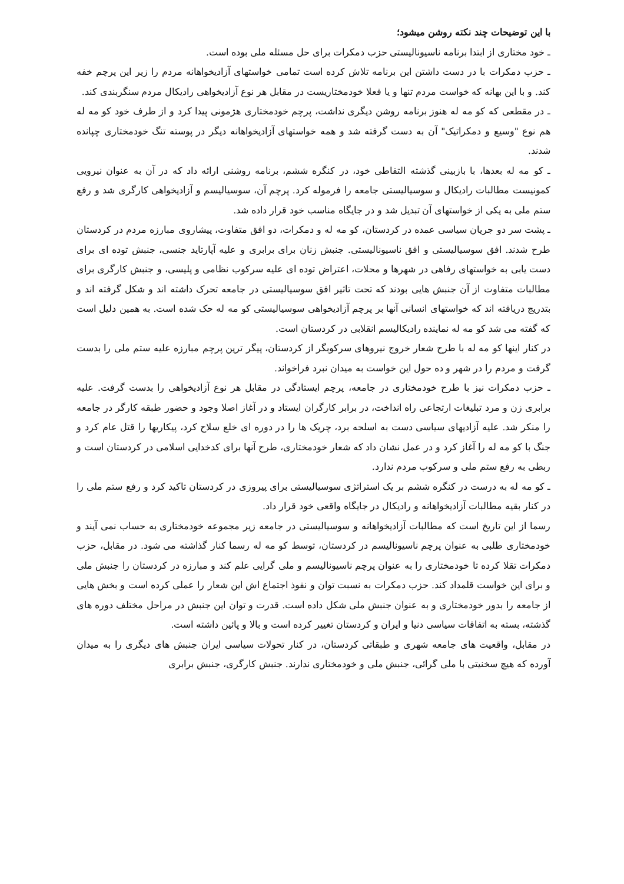با این توضیحات چند نکته روشن میشود؛
ـ خود مختاری از ابتدا برنامه ناسیونالیستی حزب دمکرات برای حل مسئله ملی بوده است.
ـ حزب دمکرات با در دست داشتن این برنامه تلاش کرده است تمامی خواستهای آزادیخواهانه مردم را زیر این پرچم خفه کند. و با این بهانه که خواست مردم تنها و یا فعلا خودمختاریست در مقابل هر نوع آزادیخواهی رادیکال مردم سنگربندی کند.
ـ در مقطعی که کو مه له هنوز برنامه روشن دیگری نداشت، پرچم خودمختاری هژمونی پیدا کرد و از طرف خود کو مه له هم نوع "وسیع و دمکراتیک" آن به دست گرفته شد و همه خواستهای آزادیخواهانه دیگر در پوسته تنگ خودمختاری چپانده شدند.
ـ کو مه له بعدها، با بازبینی گذشته التقاطی خود، در کنگره ششم، برنامه روشنی ارائه داد که در آن به عنوان نیرویی کمونیست مطالبات رادیکال و سوسیالیستی جامعه را فرموله کرد. پرچم آن، سوسیالیسم و آزادیخواهی کارگری شد و رفع ستم ملی به یکی از خواستهای آن تبدیل شد و در جایگاه مناسب خود قرار داده شد.
ـ پشت سر دو جریان سیاسی عمده در کردستان، کو مه له و دمکرات، دو افق متفاوت، پیشاروی مبارزه مردم در کردستان طرح شدند. افق سوسیالیستی و افق ناسیونالیستی. جنبش زنان برای برابری و علیه آپارتاید جنسی، جنبش توده ای برای دست یابی به خواستهای رفاهی در شهرها و محلات، اعتراض توده ای علیه سرکوب نظامی و پلیسی، و جنبش کارگری برای مطالبات متفاوت از آن جنبش هایی بودند که تحت تاثیر افق سوسیالیستی در جامعه تحرک داشته اند و شکل گرفته اند و بتدریج دریافته اند که خواستهای انسانی آنها بر پرچم آزادیخواهی سوسیالیستی کو مه له حک شده است. به همین دلیل است که گفته می شد کو مه له نماینده رادیکالیسم انقلابی در کردستان است.
در کنار اینها کو مه له با طرح شعار خروج نیروهای سرکوبگر از کردستان، پیگر ترین پرچم مبارزه علیه ستم ملی را بدست گرفت و مردم را در شهر و ده حول این خواست به میدان نبرد فراخواند.
ـ حزب دمکرات نیز با طرح خودمختاری در جامعه، پرچم ایستادگی در مقابل هر نوع آزادیخواهی را بدست گرفت. علیه برابری زن و مرد تبلیغات ارتجاعی راه انداخت، در برابر کارگران ایستاد و در آغاز اصلا وجود و حضور طبقه کارگر در جامعه را منکر شد. علیه آزادیهای سیاسی دست به اسلحه برد، چریک ها را در دوره ای خلع سلاح کرد، پیکاریها را قتل عام کرد و جنگ با کو مه له را آغاز کرد و در عمل نشان داد که شعار خودمختاری، طرح آنها برای کدخدایی اسلامی در کردستان است و ربطی به رفع ستم ملی و سرکوب مردم ندارد.
ـ کو مه له به درست در کنگره ششم بر یک استراتژی سوسیالیستی برای پیروزی در کردستان تاکید کرد و رفع ستم ملی را در کنار بقیه مطالبات آزادیخواهانه و رادیکال در جایگاه واقعی خود قرار داد.
رسما از این تاریخ است که مطالبات آزادیخواهانه و سوسیالیستی در جامعه زیر مجموعه خودمختاری به حساب نمی آیند و خودمختاری طلبی به عنوان پرچم ناسیونالیسم در کردستان، توسط کو مه له رسما کنار گذاشته می شود. در مقابل، حزب دمکرات تقلا کرده تا خودمختاری را به عنوان پرچم ناسیونالیسم و ملی گرایی علم کند و مبارزه در کردستان را جنبش ملی و برای این خواست قلمداد کند. حزب دمکرات به نسبت توان و نفوذ اجتماع اش این شعار را عملی کرده است و بخش هایی از جامعه را بدور خودمختاری و به عنوان جنبش ملی شکل داده است. قدرت و توان این جنبش در مراحل مختلف دوره های گذشته، بسته به اتفاقات سیاسی دنیا و ایران و کردستان تغییر کرده است و بالا و پائین داشته است.
در مقابل، واقعیت های جامعه شهری و طبقاتی کردستان، در کنار تحولات سیاسی ایران جنبش های دیگری را به میدان آورده که هیچ سخنیتی با ملی گرائی، جنبش ملی و خودمختاری ندارند. جنبش کارگری، جنبش برابری